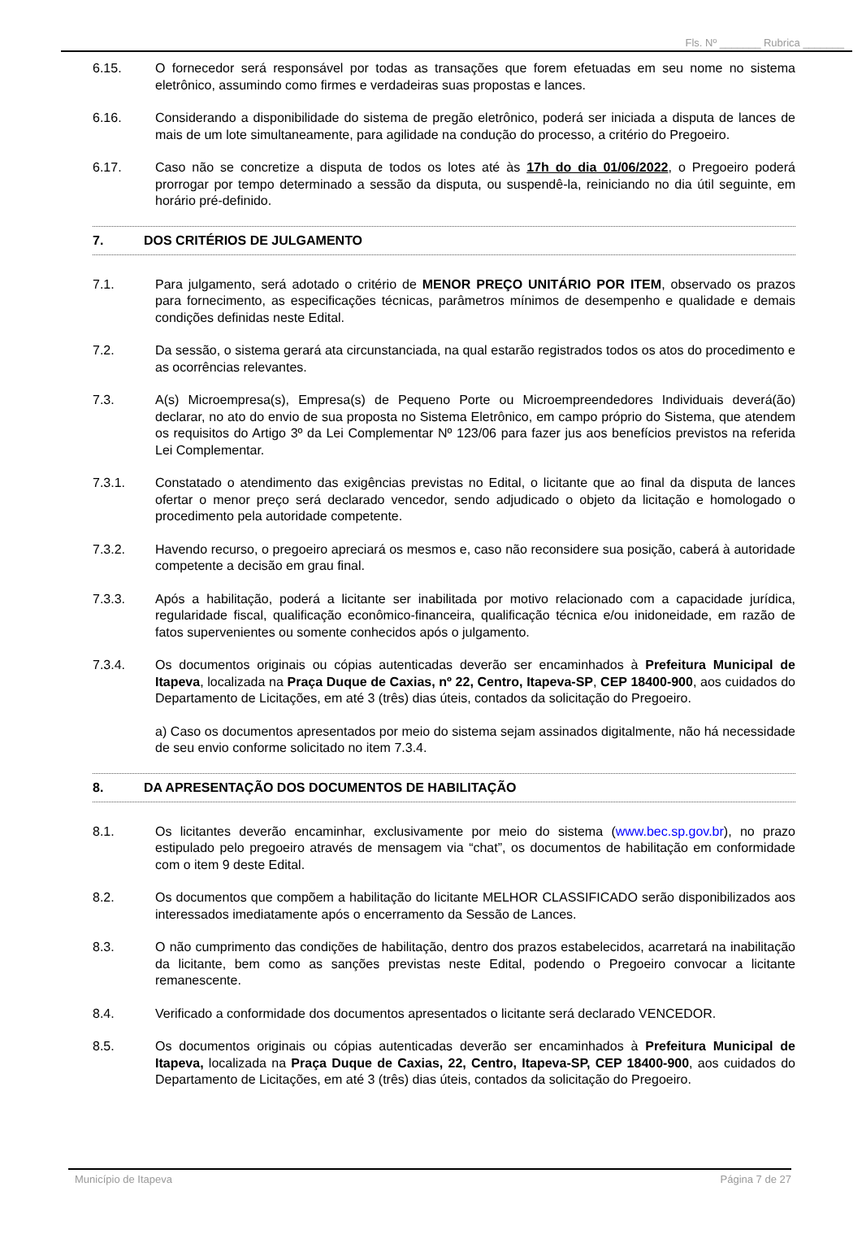Fls. Nº _______ Rubrica _______
6.15. O fornecedor será responsável por todas as transações que forem efetuadas em seu nome no sistema eletrônico, assumindo como firmes e verdadeiras suas propostas e lances.
6.16. Considerando a disponibilidade do sistema de pregão eletrônico, poderá ser iniciada a disputa de lances de mais de um lote simultaneamente, para agilidade na condução do processo, a critério do Pregoeiro.
6.17. Caso não se concretize a disputa de todos os lotes até às 17h do dia 01/06/2022, o Pregoeiro poderá prorrogar por tempo determinado a sessão da disputa, ou suspendê-la, reiniciando no dia útil seguinte, em horário pré-definido.
7. DOS CRITÉRIOS DE JULGAMENTO
7.1. Para julgamento, será adotado o critério de MENOR PREÇO UNITÁRIO POR ITEM, observado os prazos para fornecimento, as especificações técnicas, parâmetros mínimos de desempenho e qualidade e demais condições definidas neste Edital.
7.2. Da sessão, o sistema gerará ata circunstanciada, na qual estarão registrados todos os atos do procedimento e as ocorrências relevantes.
7.3. A(s) Microempresa(s), Empresa(s) de Pequeno Porte ou Microempreendedores Individuais deverá(ão) declarar, no ato do envio de sua proposta no Sistema Eletrônico, em campo próprio do Sistema, que atendem os requisitos do Artigo 3º da Lei Complementar Nº 123/06 para fazer jus aos benefícios previstos na referida Lei Complementar.
7.3.1. Constatado o atendimento das exigências previstas no Edital, o licitante que ao final da disputa de lances ofertar o menor preço será declarado vencedor, sendo adjudicado o objeto da licitação e homologado o procedimento pela autoridade competente.
7.3.2. Havendo recurso, o pregoeiro apreciará os mesmos e, caso não reconsidere sua posição, caberá à autoridade competente a decisão em grau final.
7.3.3. Após a habilitação, poderá a licitante ser inabilitada por motivo relacionado com a capacidade jurídica, regularidade fiscal, qualificação econômico-financeira, qualificação técnica e/ou inidoneidade, em razão de fatos supervenientes ou somente conhecidos após o julgamento.
7.3.4. Os documentos originais ou cópias autenticadas deverão ser encaminhados à Prefeitura Municipal de Itapeva, localizada na Praça Duque de Caxias, nº 22, Centro, Itapeva-SP, CEP 18400-900, aos cuidados do Departamento de Licitações, em até 3 (três) dias úteis, contados da solicitação do Pregoeiro.
a) Caso os documentos apresentados por meio do sistema sejam assinados digitalmente, não há necessidade de seu envio conforme solicitado no item 7.3.4.
8. DA APRESENTAÇÃO DOS DOCUMENTOS DE HABILITAÇÃO
8.1. Os licitantes deverão encaminhar, exclusivamente por meio do sistema (www.bec.sp.gov.br), no prazo estipulado pelo pregoeiro através de mensagem via “chat”, os documentos de habilitação em conformidade com o item 9 deste Edital.
8.2. Os documentos que compõem a habilitação do licitante MELHOR CLASSIFICADO serão disponibilizados aos interessados imediatamente após o encerramento da Sessão de Lances.
8.3. O não cumprimento das condições de habilitação, dentro dos prazos estabelecidos, acarretará na inabilitação da licitante, bem como as sanções previstas neste Edital, podendo o Pregoeiro convocar a licitante remanescente.
8.4. Verificado a conformidade dos documentos apresentados o licitante será declarado VENCEDOR.
8.5. Os documentos originais ou cópias autenticadas deverão ser encaminhados à Prefeitura Municipal de Itapeva, localizada na Praça Duque de Caxias, 22, Centro, Itapeva-SP, CEP 18400-900, aos cuidados do Departamento de Licitações, em até 3 (três) dias úteis, contados da solicitação do Pregoeiro.
Município de Itapeva Página 7 de 27